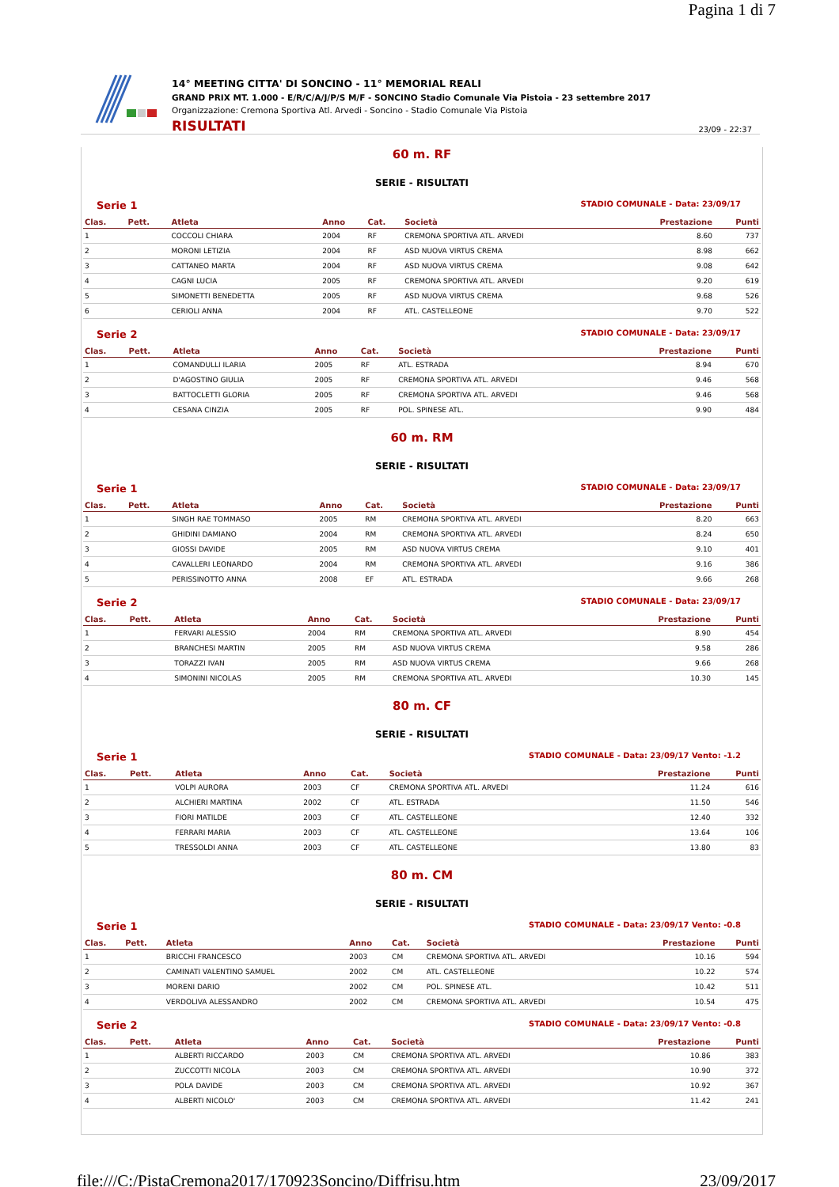Pagina 1 di 7
14° MEETING CITTA' DI SONCINO - 11° MEMORIAL REALI
GRAND PRIX MT. 1.000 - E/R/C/A/J/P/S M/F - SONCINO Stadio Comunale Via Pistoia - 23 settembre 2017
Organizzazione: Cremona Sportiva Atl. Arvedi - Soncino - Stadio Comunale Via Pistoia
RISULTATI 23/09 - 22:37
60 m. RF
SERIE - RISULTATI
Serie 1 STADIO COMUNALE - Data: 23/09/17
| Clas. | Pett. | Atleta | Anno | Cat. | Società | Prestazione | Punti |
| --- | --- | --- | --- | --- | --- | --- | --- |
| 1 | | COCCOLI CHIARA | 2004 | RF | CREMONA SPORTIVA ATL. ARVEDI | 8.60 | 737 |
| 2 | | MORONI LETIZIA | 2004 | RF | ASD NUOVA VIRTUS CREMA | 8.98 | 662 |
| 3 | | CATTANEO MARTA | 2004 | RF | ASD NUOVA VIRTUS CREMA | 9.08 | 642 |
| 4 | | CAGNI LUCIA | 2005 | RF | CREMONA SPORTIVA ATL. ARVEDI | 9.20 | 619 |
| 5 | | SIMONETTI BENEDETTA | 2005 | RF | ASD NUOVA VIRTUS CREMA | 9.68 | 526 |
| 6 | | CERIOLI ANNA | 2004 | RF | ATL. CASTELLEONE | 9.70 | 522 |
Serie 2 STADIO COMUNALE - Data: 23/09/17
| Clas. | Pett. | Atleta | Anno | Cat. | Società | Prestazione | Punti |
| --- | --- | --- | --- | --- | --- | --- | --- |
| 1 | | COMANDULLI ILARIA | 2005 | RF | ATL. ESTRADA | 8.94 | 670 |
| 2 | | D'AGOSTINO GIULIA | 2005 | RF | CREMONA SPORTIVA ATL. ARVEDI | 9.46 | 568 |
| 3 | | BATTOCLETTI GLORIA | 2005 | RF | CREMONA SPORTIVA ATL. ARVEDI | 9.46 | 568 |
| 4 | | CESANA CINZIA | 2005 | RF | POL. SPINESE ATL. | 9.90 | 484 |
60 m. RM
SERIE - RISULTATI
Serie 1 STADIO COMUNALE - Data: 23/09/17
| Clas. | Pett. | Atleta | Anno | Cat. | Società | Prestazione | Punti |
| --- | --- | --- | --- | --- | --- | --- | --- |
| 1 | | SINGH RAE TOMMASO | 2005 | RM | CREMONA SPORTIVA ATL. ARVEDI | 8.20 | 663 |
| 2 | | GHIDINI DAMIANO | 2004 | RM | CREMONA SPORTIVA ATL. ARVEDI | 8.24 | 650 |
| 3 | | GIOSSI DAVIDE | 2005 | RM | ASD NUOVA VIRTUS CREMA | 9.10 | 401 |
| 4 | | CAVALLERI LEONARDO | 2004 | RM | CREMONA SPORTIVA ATL. ARVEDI | 9.16 | 386 |
| 5 | | PERISSINOTTO ANNA | 2008 | EF | ATL. ESTRADA | 9.66 | 268 |
Serie 2 STADIO COMUNALE - Data: 23/09/17
| Clas. | Pett. | Atleta | Anno | Cat. | Società | Prestazione | Punti |
| --- | --- | --- | --- | --- | --- | --- | --- |
| 1 | | FERVARI ALESSIO | 2004 | RM | CREMONA SPORTIVA ATL. ARVEDI | 8.90 | 454 |
| 2 | | BRANCHESI MARTIN | 2005 | RM | ASD NUOVA VIRTUS CREMA | 9.58 | 286 |
| 3 | | TORAZZI IVAN | 2005 | RM | ASD NUOVA VIRTUS CREMA | 9.66 | 268 |
| 4 | | SIMONINI NICOLAS | 2005 | RM | CREMONA SPORTIVA ATL. ARVEDI | 10.30 | 145 |
80 m. CF
SERIE - RISULTATI
Serie 1 STADIO COMUNALE - Data: 23/09/17 Vento: -1.2
| Clas. | Pett. | Atleta | Anno | Cat. | Società | Prestazione | Punti |
| --- | --- | --- | --- | --- | --- | --- | --- |
| 1 | | VOLPI AURORA | 2003 | CF | CREMONA SPORTIVA ATL. ARVEDI | 11.24 | 616 |
| 2 | | ALCHIERI MARTINA | 2002 | CF | ATL. ESTRADA | 11.50 | 546 |
| 3 | | FIORI MATILDE | 2003 | CF | ATL. CASTELLEONE | 12.40 | 332 |
| 4 | | FERRARI MARIA | 2003 | CF | ATL. CASTELLEONE | 13.64 | 106 |
| 5 | | TRESSOLDI ANNA | 2003 | CF | ATL. CASTELLEONE | 13.80 | 83 |
80 m. CM
SERIE - RISULTATI
Serie 1 STADIO COMUNALE - Data: 23/09/17 Vento: -0.8
| Clas. | Pett. | Atleta | Anno | Cat. | Società | Prestazione | Punti |
| --- | --- | --- | --- | --- | --- | --- | --- |
| 1 | | BRICCHI FRANCESCO | 2003 | CM | CREMONA SPORTIVA ATL. ARVEDI | 10.16 | 594 |
| 2 | | CAMINATI VALENTINO SAMUEL | 2002 | CM | ATL. CASTELLEONE | 10.22 | 574 |
| 3 | | MORENI DARIO | 2002 | CM | POL. SPINESE ATL. | 10.42 | 511 |
| 4 | | VERDOLIVA ALESSANDRO | 2002 | CM | CREMONA SPORTIVA ATL. ARVEDI | 10.54 | 475 |
Serie 2 STADIO COMUNALE - Data: 23/09/17 Vento: -0.8
| Clas. | Pett. | Atleta | Anno | Cat. | Società | Prestazione | Punti |
| --- | --- | --- | --- | --- | --- | --- | --- |
| 1 | | ALBERTI RICCARDO | 2003 | CM | CREMONA SPORTIVA ATL. ARVEDI | 10.86 | 383 |
| 2 | | ZUCCOTTI NICOLA | 2003 | CM | CREMONA SPORTIVA ATL. ARVEDI | 10.90 | 372 |
| 3 | | POLA DAVIDE | 2003 | CM | CREMONA SPORTIVA ATL. ARVEDI | 10.92 | 367 |
| 4 | | ALBERTI NICOLO' | 2003 | CM | CREMONA SPORTIVA ATL. ARVEDI | 11.42 | 241 |
file:///C:/PistaCremona2017/170923Soncino/Diffrisu.htm 23/09/2017